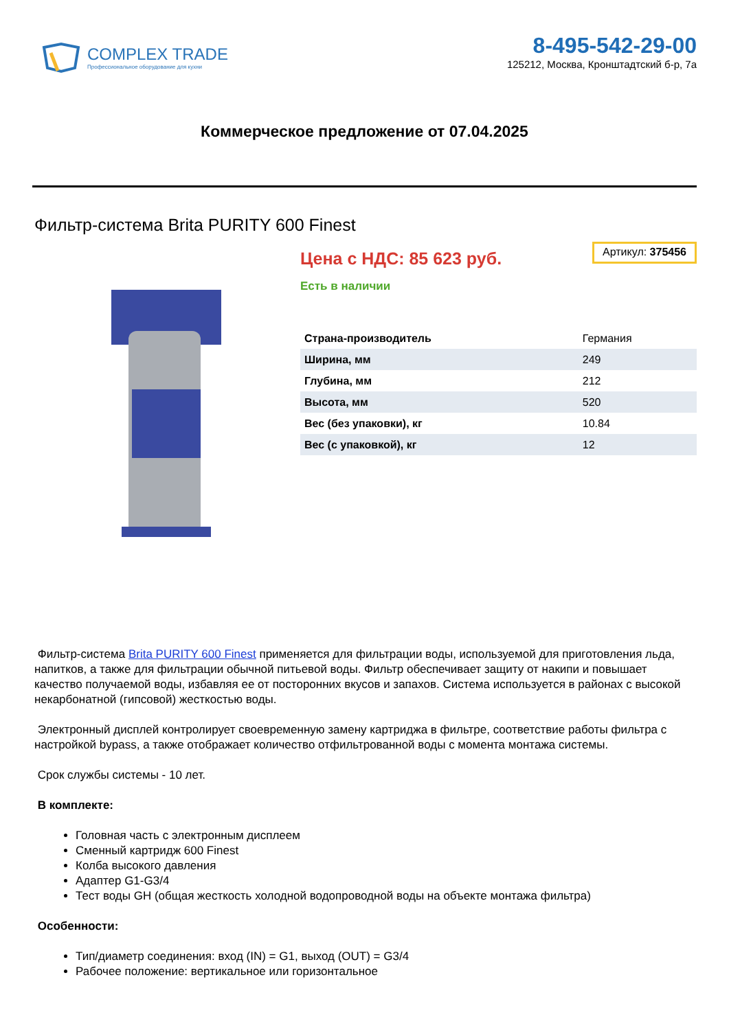COMPLEX TRADE
Профессиональное оборудование для кухни
8-495-542-29-00
125212, Москва, Кронштадтский б-р, 7а
Коммерческое предложение от 07.04.2025
Фильтр-система Brita PURITY 600 Finest
Цена с НДС: 85 623 руб.
Артикул: 375456
Есть в наличии
| Страна-производитель | Германия |
| Ширина, мм | 249 |
| Глубина, мм | 212 |
| Высота, мм | 520 |
| Вес (без упаковки), кг | 10.84 |
| Вес (с упаковкой), кг | 12 |
Фильтр-система Brita PURITY 600 Finest применяется для фильтрации воды, используемой для приготовления льда, напитков, а также для фильтрации обычной питьевой воды. Фильтр обеспечивает защиту от накипи и повышает качество получаемой воды, избавляя ее от посторонних вкусов и запахов. Система используется в районах с высокой некарбонатной (гипсовой) жесткостью воды.
Электронный дисплей контролирует своевременную замену картриджа в фильтре, соответствие работы фильтра с настройкой bypass, а также отображает количество отфильтрованной воды с момента монтажа системы.
Срок службы системы - 10 лет.
В комплекте:
Головная часть с электронным дисплеем
Сменный картридж 600 Finest
Колба высокого давления
Адаптер G1-G3/4
Тест воды GH (общая жесткость холодной водопроводной воды на объекте монтажа фильтра)
Особенности:
Тип/диаметр соединения: вход (IN) = G1, выход (OUT) = G3/4
Рабочее положение: вертикальное или горизонтальное